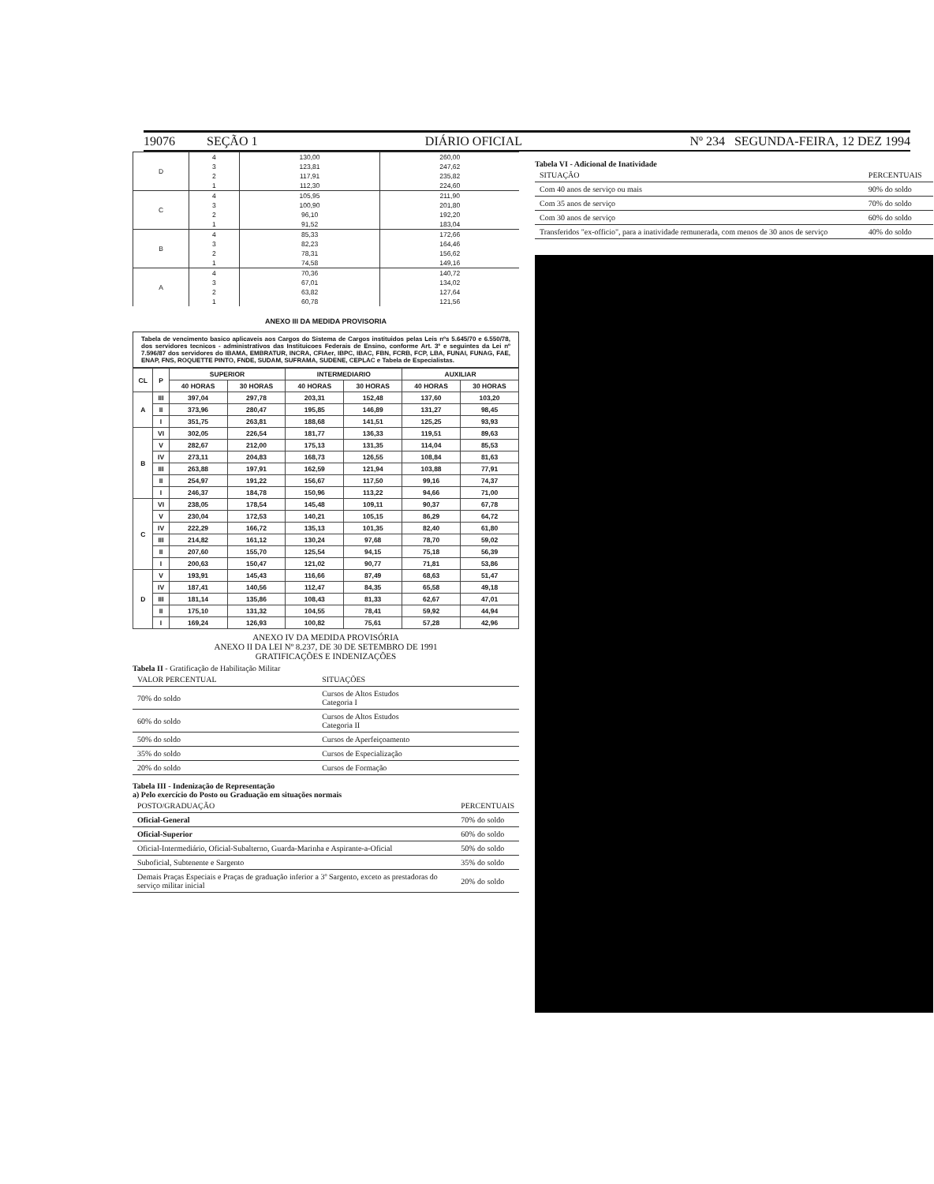19076 SEÇÃO 1 DIÁRIO OFICIAL Nº 234 SEGUNDA-FEIRA, 12 DEZ 1994
| D | 4 | 130,00 | 260,00 |
| | 3 | 123,81 | 247,62 |
| | 2 | 117,91 | 235,82 |
| | 1 | 112,30 | 224,60 |
| C | 4 | 105,95 | 211,90 |
| | 3 | 100,90 | 201,80 |
| | 2 | 96,10 | 192,20 |
| | 1 | 91,52 | 183,04 |
| B | 4 | 85,33 | 172,66 |
| | 3 | 82,23 | 164,46 |
| | 2 | 78,31 | 156,62 |
| | 1 | 74,58 | 149,16 |
| A | 4 | 70,36 | 140,72 |
| | 3 | 67,01 | 134,02 |
| | 2 | 63,82 | 127,64 |
| | 1 | 60,78 | 121,56 |
ANEXO III DA MEDIDA PROVISORIA
Tabela de vencimento basico aplicaveis aos Cargos do Sistema de Cargos instituidos pelas Leis nºs 5.645/70 e 6.550/78, dos servidores tecnicos - administrativos das Instituicoes Federais de Ensino, conforme Art. 3º e seguintes da Lei nº 7.596/87 dos servidores do IBAMA, EMBRATUR, INCRA, CFIAer, IBPC, IBAC, FBN, FCRB, FCP, LBA, FUNAI, FUNAG, FAE, ENAP, FNS, ROQUETTE PINTO, FNDE, SUDAM, SUFRAMA, SUDENE, CEPLAC e Tabela de Especialistas.
| CL | P | SUPERIOR | | INTERMEDIARIO | | AUXILIAR | |
| --- | --- | --- | --- | --- | --- | --- | --- |
| | | 40 HORAS | 30 HORAS | 40 HORAS | 30 HORAS | 40 HORAS | 30 HORAS |
| A | III | 397,04 | 297,78 | 203,31 | 152,48 | 137,60 | 103,20 |
| | II | 373,96 | 280,47 | 195,85 | 146,89 | 131,27 | 98,45 |
| | I | 351,75 | 263,81 | 188,68 | 141,51 | 125,25 | 93,93 |
| B | VI | 302,05 | 226,54 | 181,77 | 136,33 | 119,51 | 89,63 |
| | V | 282,67 | 212,00 | 175,13 | 131,35 | 114,04 | 85,53 |
| | IV | 273,11 | 204,83 | 168,73 | 126,55 | 108,84 | 81,63 |
| | III | 263,88 | 197,91 | 162,59 | 121,94 | 103,88 | 77,91 |
| | II | 254,97 | 191,22 | 156,67 | 117,50 | 99,16 | 74,37 |
| | I | 246,37 | 184,78 | 150,96 | 113,22 | 94,66 | 71,00 |
| C | VI | 238,05 | 178,54 | 145,48 | 109,11 | 90,37 | 67,78 |
| | V | 230,04 | 172,53 | 140,21 | 105,15 | 86,29 | 64,72 |
| | IV | 222,29 | 166,72 | 135,13 | 101,35 | 82,40 | 61,80 |
| | III | 214,82 | 161,12 | 130,24 | 97,68 | 78,70 | 59,02 |
| | II | 207,60 | 155,70 | 125,54 | 94,15 | 75,18 | 56,39 |
| | I | 200,63 | 150,47 | 121,02 | 90,77 | 71,81 | 53,86 |
| D | V | 193,91 | 145,43 | 116,66 | 87,49 | 68,63 | 51,47 |
| | IV | 187,41 | 140,56 | 112,47 | 84,35 | 65,58 | 49,18 |
| | III | 181,14 | 135,86 | 108,43 | 81,33 | 62,67 | 47,01 |
| | II | 175,10 | 131,32 | 104,55 | 78,41 | 59,92 | 44,94 |
| | I | 169,24 | 126,93 | 100,82 | 75,61 | 57,28 | 42,96 |
ANEXO IV DA MEDIDA PROVISÓRIA
ANEXO II DA LEI Nº 8.237, DE 30 DE SETEMBRO DE 1991
GRATIFICAÇÕES E INDENIZAÇÕES
Tabela II - Gratificação de Habilitação Militar
| VALOR PERCENTUAL | SITUAÇÕES |
| --- | --- |
| 70% do soldo | Cursos de Altos Estudos Categoria I |
| 60% do soldo | Cursos de Altos Estudos Categoria II |
| 50% do soldo | Cursos de Aperfeiçoamento |
| 35% do soldo | Cursos de Especialização |
| 20% do soldo | Cursos de Formação |
Tabela III - Indenização de Representação
a) Pelo exercício do Posto ou Graduação em situações normais
| POSTO/GRADUAÇÃO | PERCENTUAIS |
| --- | --- |
| Oficial-General | 70% do soldo |
| Oficial-Superior | 60% do soldo |
| Oficial-Intermediário, Oficial-Subalterno, Guarda-Marinha e Aspirante-a-Oficial | 50% do soldo |
| Suboficial, Subtenente e Sargento | 35% do soldo |
| Demais Praças Especiais e Praças de graduação inferior a 3º Sargento, exceto as prestadoras do serviço militar inicial | 20% do soldo |
Tabela VI - Adicional de Inatividade
| SITUAÇÃO | PERCENTUAIS |
| --- | --- |
| Com 40 anos de serviço ou mais | 90% do soldo |
| Com 35 anos de serviço | 70% do soldo |
| Com 30 anos de serviço | 60% do soldo |
| Transferidos "ex-officio", para a inatividade remunerada, com menos de 30 anos de serviço | 40% do soldo |